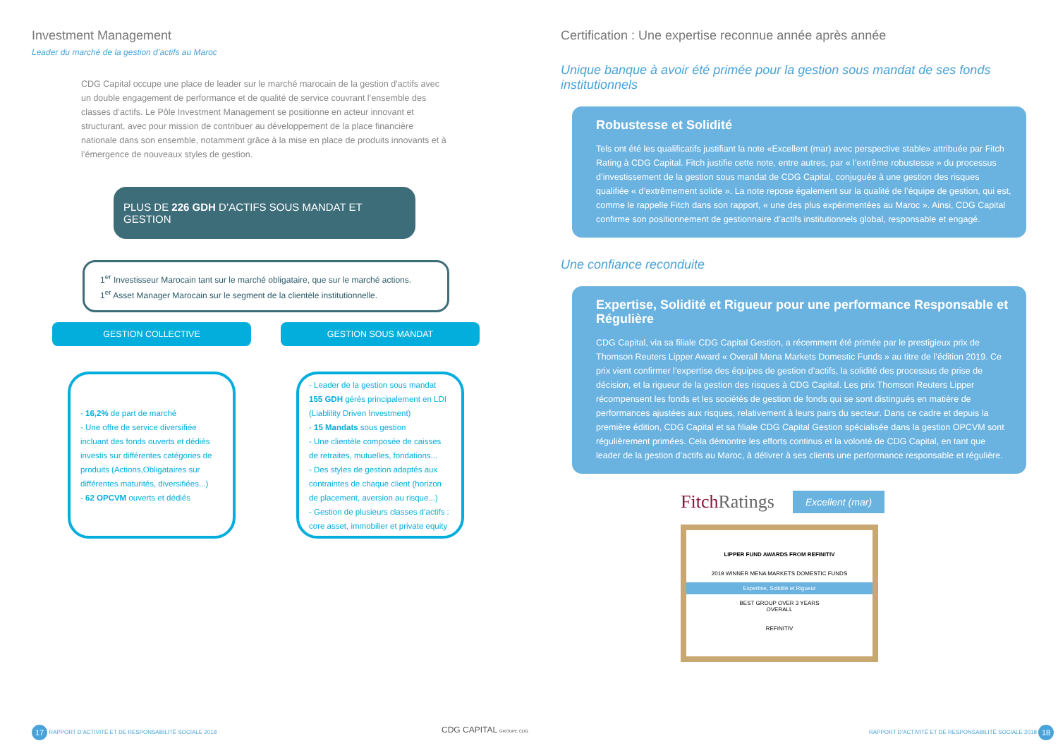Investment Management
Leader du marché de la gestion d’actifs au Maroc
CDG Capital occupe une place de leader sur le marché marocain de la gestion d’actifs avec un double engagement de performance et de qualité de service couvrant l’ensemble des classes d’actifs. Le Pôle Investment Management se positionne en acteur innovant et structurant, avec pour mission de contribuer au développement de la place financière nationale dans son ensemble, notamment grâce à la mise en place de produits innovants et à l’émergence de nouveaux styles de gestion.
PLUS DE 226 GDH D’ACTIFS SOUS MANDAT ET GESTION
1<sup>er</sup> Investisseur Marocain tant sur le marché obligataire, que sur le marché actions.
1<sup>er</sup> Asset Manager Marocain sur le segment de la clientèle institutionnelle.
GESTION COLLECTIVE
- 16,2% de part de marché
- Une offre de service diversifiée incluant des fonds ouverts et dédiés investis sur différentes catégories de produits (Actions,Obligataires sur différentes maturités, diversifiées...)
- 62 OPCVM ouverts et dédiés
GESTION SOUS MANDAT
- Leader de la gestion sous mandat
155 GDH gérés principalement en LDI (Liablility Driven Investment)
- 15 Mandats sous gestion
- Une clientèle composée de caisses de retraites, mutuelles, fondations...
- Des styles de gestion adaptés aux contraintes de chaque client (horizon de placement, aversion au risque...)
- Gestion de plusieurs classes d’actifs : core asset, immobilier et private equity
Certification : Une expertise reconnue année après année
Unique banque à avoir été primée pour la gestion sous mandat de ses fonds institutionnels
Robustesse et Solidité
Tels ont été les qualificatifs justifiant la note «Excellent (mar) avec perspective stable» attribuée par Fitch Rating à CDG Capital. Fitch justifie cette note, entre autres, par « l’extrême robustesse » du processus d’investissement de la gestion sous mandat de CDG Capital, conjuguée à une gestion des risques qualifiée « d’extrêmement solide ». La note repose également sur la qualité de l’équipe de gestion, qui est, comme le rappelle Fitch dans son rapport, « une des plus expérimentées au Maroc ». Ainsi, CDG Capital confirme son positionnement de gestionnaire d’actifs institutionnels global, responsable et engagé.
Une confiance reconduite
Expertise, Solidité et Rigueur pour une performance Responsable et Régulière
CDG Capital, via sa filiale CDG Capital Gestion, a récemment été primée par le prestigieux prix de Thomson Reuters Lipper Award « Overall Mena Markets Domestic Funds » au titre de l’édition 2019. Ce prix vient confirmer l’expertise des équipes de gestion d’actifs, la solidité des processus de prise de décision, et la rigueur de la gestion des risques à CDG Capital. Les prix Thomson Reuters Lipper récompensent les fonds et les sociétés de gestion de fonds qui se sont distingués en matière de performances ajustées aux risques, relativement à leurs pairs du secteur. Dans ce cadre et depuis la première édition, CDG Capital et sa filiale CDG Capital Gestion spécialisée dans la gestion OPCVM sont régulièrement primées. Cela démontre les efforts continus et la volonté de CDG Capital, en tant que leader de la gestion d’actifs au Maroc, à délivrer à ses clients une performance responsable et régulière.
FitchRatings Excellent (mar)
LIPPER FUND AWARDS FROM REFINITIV
2019 WINNER MENA MARKETS DOMESTIC FUNDS
Expertise, Solidité et Rigueur
BEST GROUP OVER 3 YEARS
OVERALL
REFINITIV
17 RAPPORT D’ACTIVITÉ ET DE RESPONSABILITÉ SOCIALE 2018
CDG CAPITAL GROUPE CDG
RAPPORT D’ACTIVITÉ ET DE RESPONSABILITÉ SOCIALE 2018 18